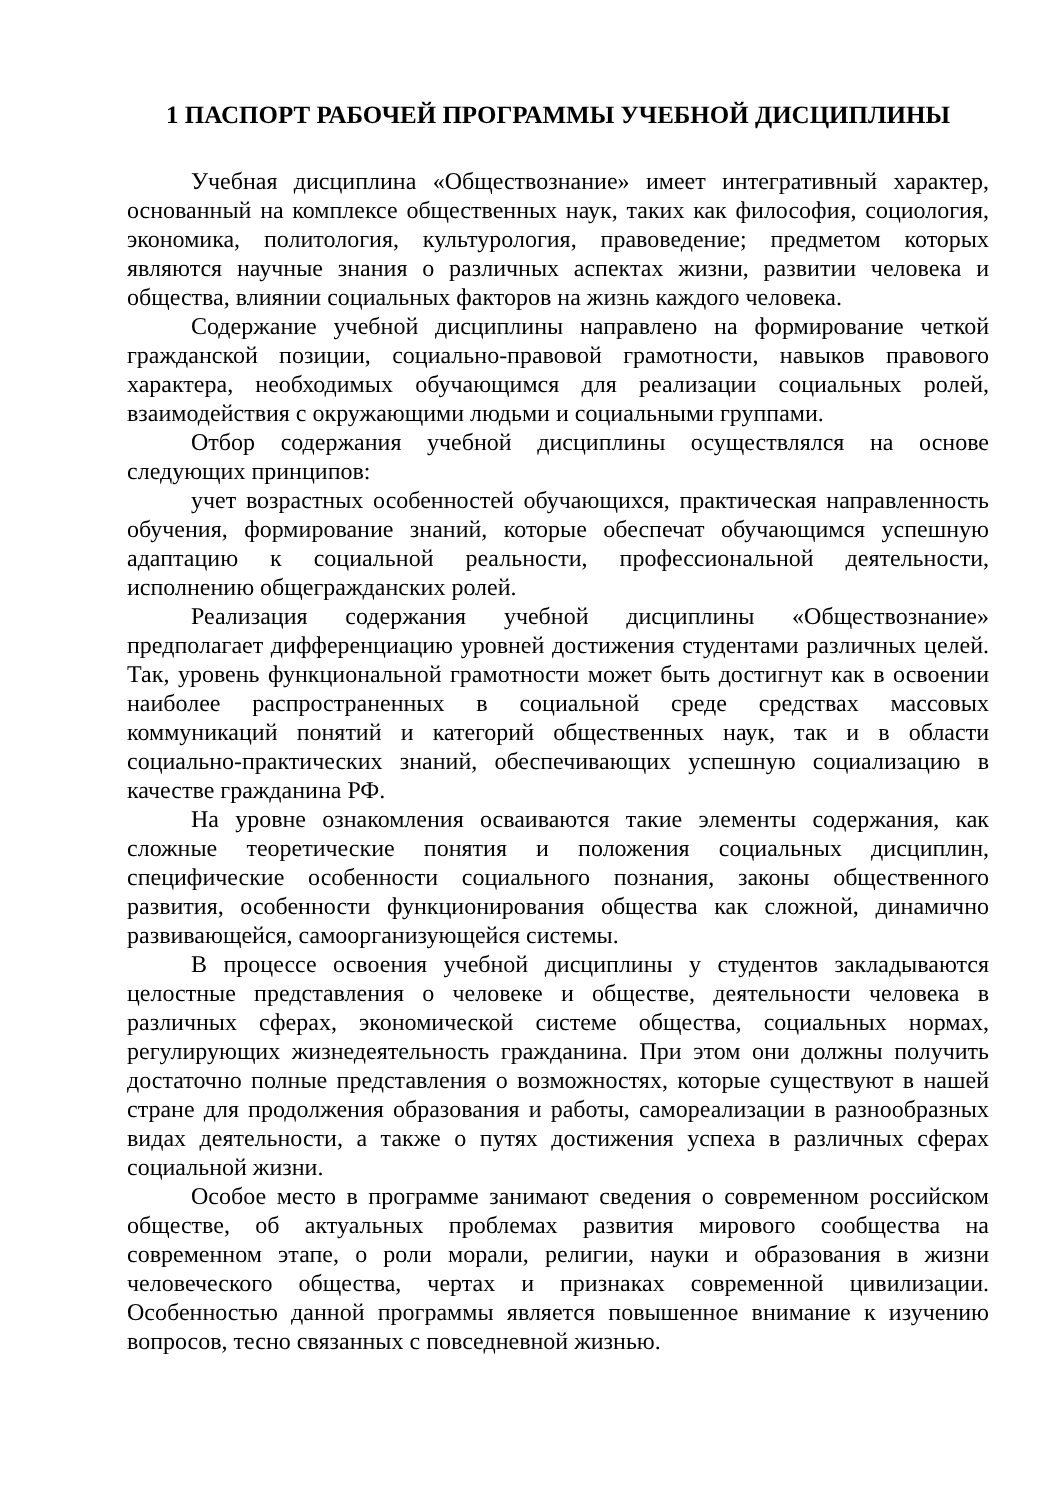1 ПАСПОРТ РАБОЧЕЙ ПРОГРАММЫ УЧЕБНОЙ ДИСЦИПЛИНЫ
Учебная дисциплина «Обществознание» имеет интегративный характер, основанный на комплексе общественных наук, таких как философия, социология, экономика, политология, культурология, правоведение; предметом которых являются научные знания о различных аспектах жизни, развитии человека и общества, влиянии социальных факторов на жизнь каждого человека.
Содержание учебной дисциплины направлено на формирование четкой гражданской позиции, социально-правовой грамотности, навыков правового характера, необходимых обучающимся для реализации социальных ролей, взаимодействия с окружающими людьми и социальными группами.
Отбор содержания учебной дисциплины осуществлялся на основе следующих принципов:
учет возрастных особенностей обучающихся, практическая направленность обучения, формирование знаний, которые обеспечат обучающимся успешную адаптацию к социальной реальности, профессиональной деятельности, исполнению общегражданских ролей.
Реализация содержания учебной дисциплины «Обществознание» предполагает дифференциацию уровней достижения студентами различных целей. Так, уровень функциональной грамотности может быть достигнут как в освоении наиболее распространенных в социальной среде средствах массовых коммуникаций понятий и категорий общественных наук, так и в области социально-практических знаний, обеспечивающих успешную социализацию в качестве гражданина РФ.
На уровне ознакомления осваиваются такие элементы содержания, как сложные теоретические понятия и положения социальных дисциплин, специфические особенности социального познания, законы общественного развития, особенности функционирования общества как сложной, динамично развивающейся, самоорганизующейся системы.
В процессе освоения учебной дисциплины у студентов закладываются целостные представления о человеке и обществе, деятельности человека в различных сферах, экономической системе общества, социальных нормах, регулирующих жизнедеятельность гражданина. При этом они должны получить достаточно полные представления о возможностях, которые существуют в нашей стране для продолжения образования и работы, самореализации в разнообразных видах деятельности, а также о путях достижения успеха в различных сферах социальной жизни.
Особое место в программе занимают сведения о современном российском обществе, об актуальных проблемах развития мирового сообщества на современном этапе, о роли морали, религии, науки и образования в жизни человеческого общества, чертах и признаках современной цивилизации. Особенностью данной программы является повышенное внимание к изучению вопросов, тесно связанных с повседневной жизнью.